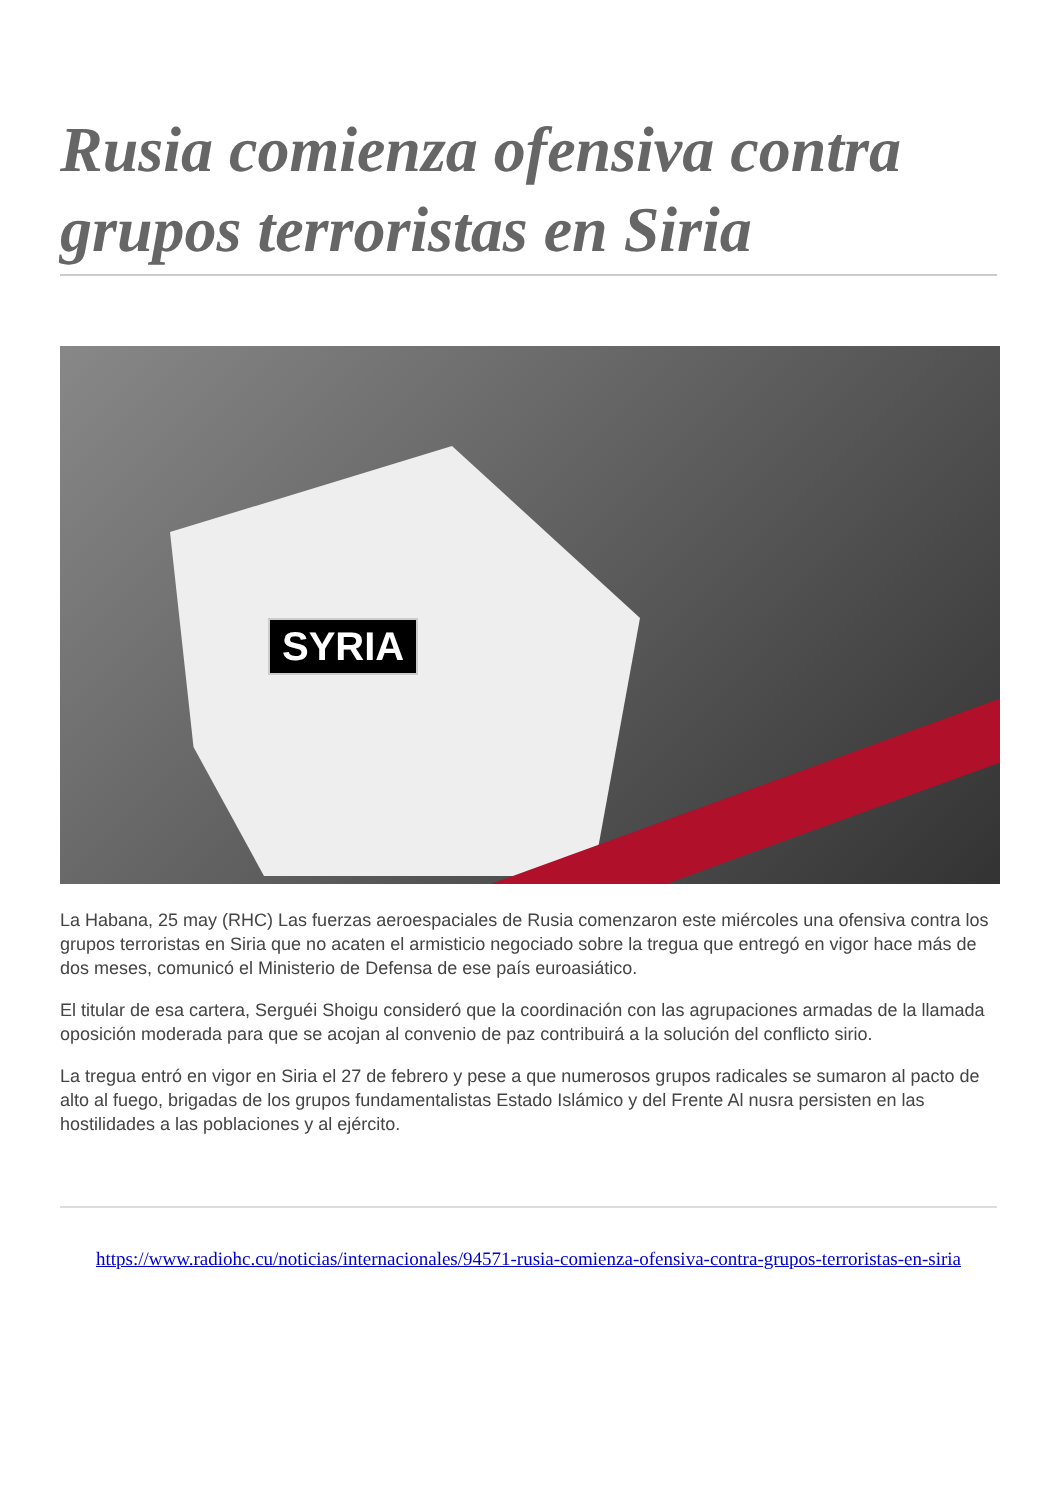Rusia comienza ofensiva contra grupos terroristas en Siria
SYRIA
La Habana, 25 may (RHC) Las fuerzas aeroespaciales de Rusia comenzaron este miércoles una ofensiva contra los grupos terroristas en Siria que no acaten el armisticio negociado sobre la tregua que entregó en vigor hace más de dos meses, comunicó el Ministerio de Defensa de ese país euroasiático.
El titular de esa cartera, Serguéi Shoigu consideró que la coordinación con las agrupaciones armadas de la llamada oposición moderada para que se acojan al convenio de paz contribuirá a la solución del conflicto sirio.
La tregua entró en vigor en Siria el 27 de febrero y pese a que numerosos grupos radicales se sumaron al pacto de alto al fuego, brigadas de los grupos fundamentalistas Estado Islámico y del Frente Al nusra persisten en las hostilidades a las poblaciones y al ejército.
https://www.radiohc.cu/noticias/internacionales/94571-rusia-comienza-ofensiva-contra-grupos-terroristas-en-siria